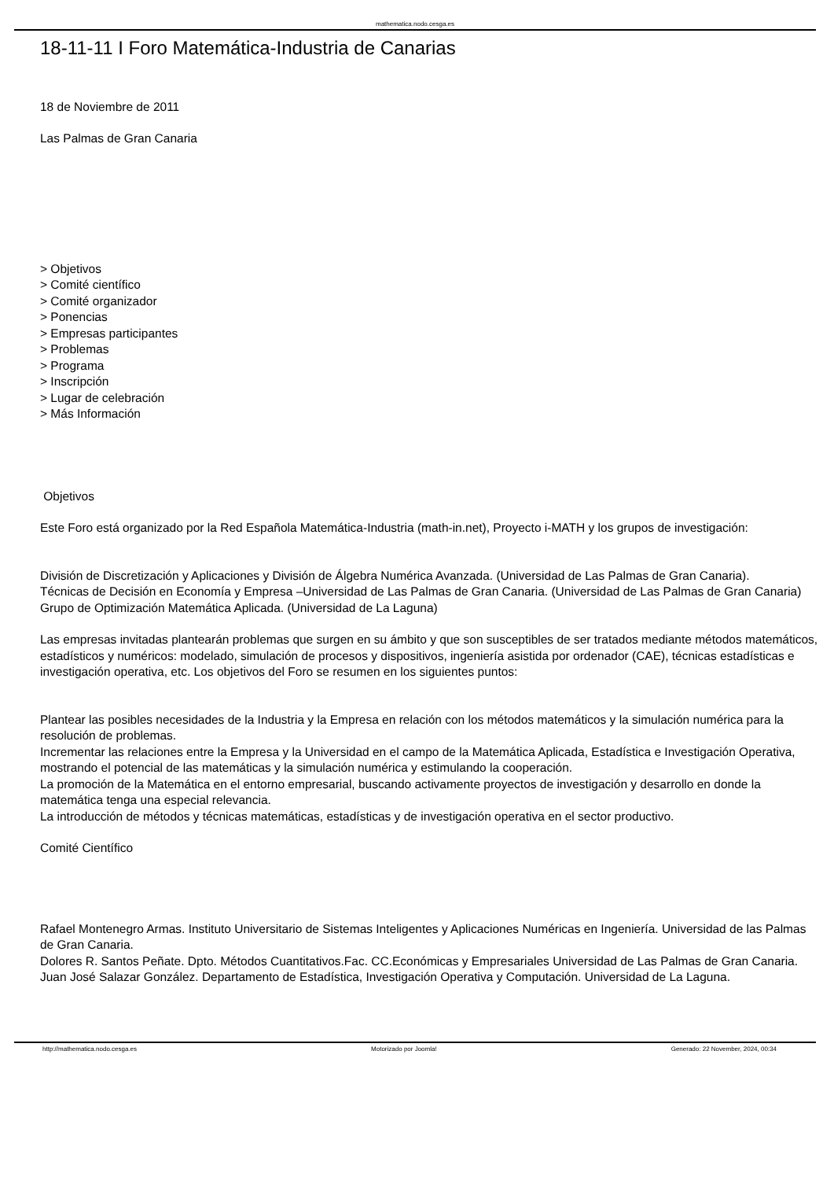mathematica.nodo.cesga.es
18-11-11 I Foro Matemática-Industria de Canarias
18 de Noviembre de 2011
Las Palmas de Gran Canaria
> Objetivos
> Comité científico
> Comité organizador
> Ponencias
> Empresas participantes
> Problemas
> Programa
> Inscripción
> Lugar de celebración
> Más Información
Objetivos
Este Foro está organizado por la Red Española Matemática-Industria (math-in.net), Proyecto i-MATH y los grupos de investigación:
División de Discretización y Aplicaciones y División de Álgebra Numérica Avanzada. (Universidad de Las Palmas de Gran Canaria).
Técnicas de Decisión en Economía y Empresa –Universidad de Las Palmas de Gran Canaria. (Universidad de Las Palmas de Gran Canaria)
Grupo de Optimización Matemática Aplicada. (Universidad de La Laguna)
Las empresas invitadas plantearán problemas que surgen en su ámbito y que son susceptibles de ser tratados mediante métodos matemáticos, estadísticos y numéricos: modelado, simulación de procesos y dispositivos, ingeniería asistida por ordenador (CAE), técnicas estadísticas e investigación operativa, etc. Los objetivos del Foro se resumen en los siguientes puntos:
Plantear las posibles necesidades de la Industria y la Empresa en relación con los métodos matemáticos y la simulación numérica para la resolución de problemas.
Incrementar las relaciones entre la Empresa y la Universidad en el campo de la Matemática Aplicada, Estadística e Investigación Operativa, mostrando el potencial de las matemáticas y la simulación numérica y estimulando la cooperación.
La promoción de la Matemática en el entorno empresarial, buscando activamente proyectos de investigación y desarrollo en donde la matemática tenga una especial relevancia.
La introducción de métodos y técnicas matemáticas, estadísticas y de investigación operativa en el sector productivo.
Comité Científico
Rafael Montenegro Armas. Instituto Universitario de Sistemas Inteligentes y Aplicaciones Numéricas en Ingeniería. Universidad de las Palmas de Gran Canaria.
Dolores R. Santos Peñate. Dpto. Métodos Cuantitativos.Fac. CC.Económicas y Empresariales Universidad de Las Palmas de Gran Canaria.
Juan José Salazar González. Departamento de Estadística, Investigación Operativa y Computación. Universidad de La Laguna.
http://mathematica.nodo.cesga.es Motorizado por Joomla! Generado: 22 November, 2024, 00:34